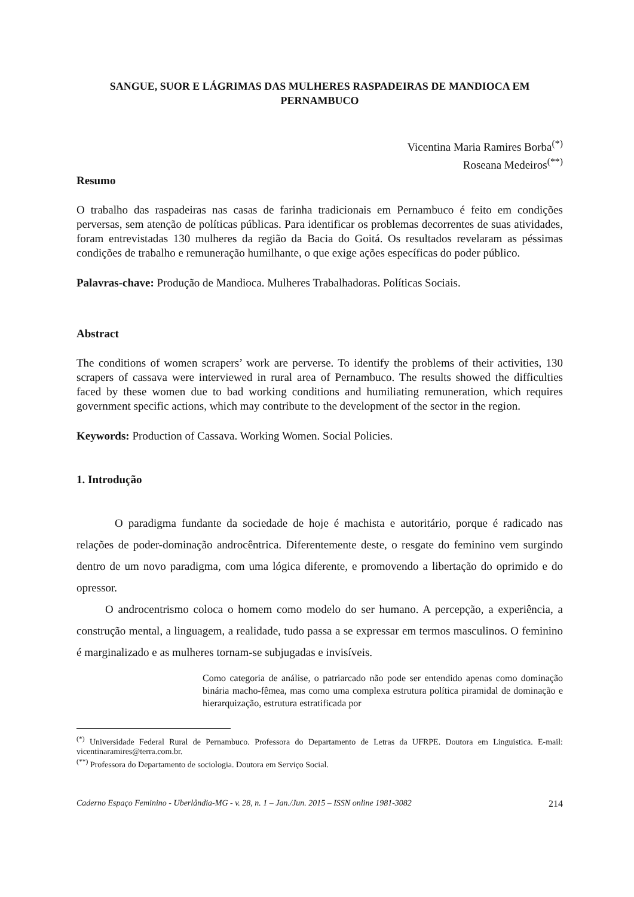SANGUE, SUOR E LÁGRIMAS DAS MULHERES RASPADEIRAS DE MANDIOCA EM PERNAMBUCO
Vicentina Maria Ramires Borba<sup>(*)</sup>
Roseana Medeiros<sup>(**)</sup>
Resumo
O trabalho das raspadeiras nas casas de farinha tradicionais em Pernambuco é feito em condições perversas, sem atenção de políticas públicas. Para identificar os problemas decorrentes de suas atividades, foram entrevistadas 130 mulheres da região da Bacia do Goitá. Os resultados revelaram as péssimas condições de trabalho e remuneração humilhante, o que exige ações específicas do poder público.
Palavras-chave: Produção de Mandioca. Mulheres Trabalhadoras. Políticas Sociais.
Abstract
The conditions of women scrapers’ work are perverse. To identify the problems of their activities, 130 scrapers of cassava were interviewed in rural area of Pernambuco. The results showed the difficulties faced by these women due to bad working conditions and humiliating remuneration, which requires government specific actions, which may contribute to the development of the sector in the region.
Keywords: Production of Cassava. Working Women. Social Policies.
1. Introdução
O paradigma fundante da sociedade de hoje é machista e autoritário, porque é radicado nas relações de poder-dominação androcêntrica. Diferentemente deste, o resgate do feminino vem surgindo dentro de um novo paradigma, com uma lógica diferente, e promovendo a libertação do oprimido e do opressor.
O androcentrismo coloca o homem como modelo do ser humano. A percepção, a experiência, a construção mental, a linguagem, a realidade, tudo passa a se expressar em termos masculinos. O feminino é marginalizado e as mulheres tornam-se subjugadas e invisíveis.
Como categoria de análise, o patriarcado não pode ser entendido apenas como dominação binária macho-fêmea, mas como uma complexa estrutura política piramidal de dominação e hierarquização, estrutura estratificada por
<sup>(*)</sup> Universidade Federal Rural de Pernambuco. Professora do Departamento de Letras da UFRPE. Doutora em Linguistica. E-mail: vicentinaramires@terra.com.br.
<sup>(**)</sup> Professora do Departamento de sociologia. Doutora em Serviço Social.
Caderno Espaço Feminino - Uberlândia-MG - v. 28, n. 1 – Jan./Jun. 2015 – ISSN online 1981-3082 214